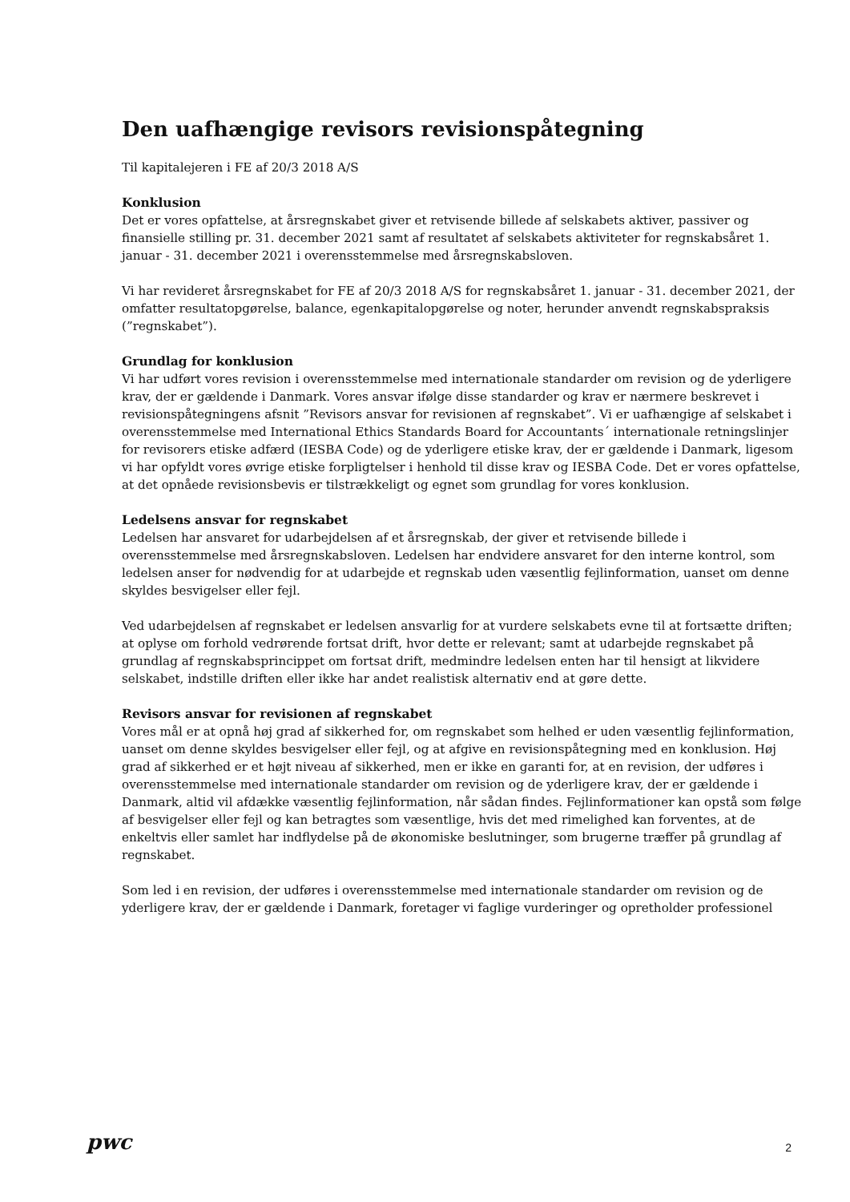Den uafhængige revisors revisionspåtegning
Til kapitalejeren i FE af 20/3 2018 A/S
Konklusion
Det er vores opfattelse, at årsregnskabet giver et retvisende billede af selskabets aktiver, passiver og finansielle stilling pr. 31. december 2021 samt af resultatet af selskabets aktiviteter for regnskabsåret 1. januar - 31. december 2021 i overensstemmelse med årsregnskabsloven.
Vi har revideret årsregnskabet for FE af 20/3 2018 A/S for regnskabsåret 1. januar - 31. december 2021, der omfatter resultatopgørelse, balance, egenkapitalopgørelse og noter, herunder anvendt regnskabspraksis (”regnskabet”).
Grundlag for konklusion
Vi har udført vores revision i overensstemmelse med internationale standarder om revision og de yderligere krav, der er gældende i Danmark. Vores ansvar ifølge disse standarder og krav er nærmere beskrevet i revisionspåtegningens afsnit ”Revisors ansvar for revisionen af regnskabet”. Vi er uafhængige af selskabet i overensstemmelse med International Ethics Standards Board for Accountants´ internationale retningslinjer for revisorers etiske adfærd (IESBA Code) og de yderligere etiske krav, der er gældende i Danmark, ligesom vi har opfyldt vores øvrige etiske forpligtelser i henhold til disse krav og IESBA Code. Det er vores opfattelse, at det opnåede revisionsbevis er tilstrækkeligt og egnet som grundlag for vores konklusion.
Ledelsens ansvar for regnskabet
Ledelsen har ansvaret for udarbejdelsen af et årsregnskab, der giver et retvisende billede i overensstemmelse med årsregnskabsloven. Ledelsen har endvidere ansvaret for den interne kontrol, som ledelsen anser for nødvendig for at udarbejde et regnskab uden væsentlig fejlinformation, uanset om denne skyldes besvigelser eller fejl.
Ved udarbejdelsen af regnskabet er ledelsen ansvarlig for at vurdere selskabets evne til at fortsætte driften; at oplyse om forhold vedrørende fortsat drift, hvor dette er relevant; samt at udarbejde regnskabet på grundlag af regnskabsprincippet om fortsat drift, medmindre ledelsen enten har til hensigt at likvidere selskabet, indstille driften eller ikke har andet realistisk alternativ end at gøre dette.
Revisors ansvar for revisionen af regnskabet
Vores mål er at opnå høj grad af sikkerhed for, om regnskabet som helhed er uden væsentlig fejlinformation, uanset om denne skyldes besvigelser eller fejl, og at afgive en revisionspåtegning med en konklusion. Høj grad af sikkerhed er et højt niveau af sikkerhed, men er ikke en garanti for, at en revision, der udføres i overensstemmelse med internationale standarder om revision og de yderligere krav, der er gældende i Danmark, altid vil afdække væsentlig fejlinformation, når sådan findes. Fejlinformationer kan opstå som følge af besvigelser eller fejl og kan betragtes som væsentlige, hvis det med rimelighed kan forventes, at de enkeltvis eller samlet har indflydelse på de økonomiske beslutninger, som brugerne træffer på grundlag af regnskabet.
Som led i en revision, der udføres i overensstemmelse med internationale standarder om revision og de yderligere krav, der er gældende i Danmark, foretager vi faglige vurderinger og opretholder professionel
pwc 2